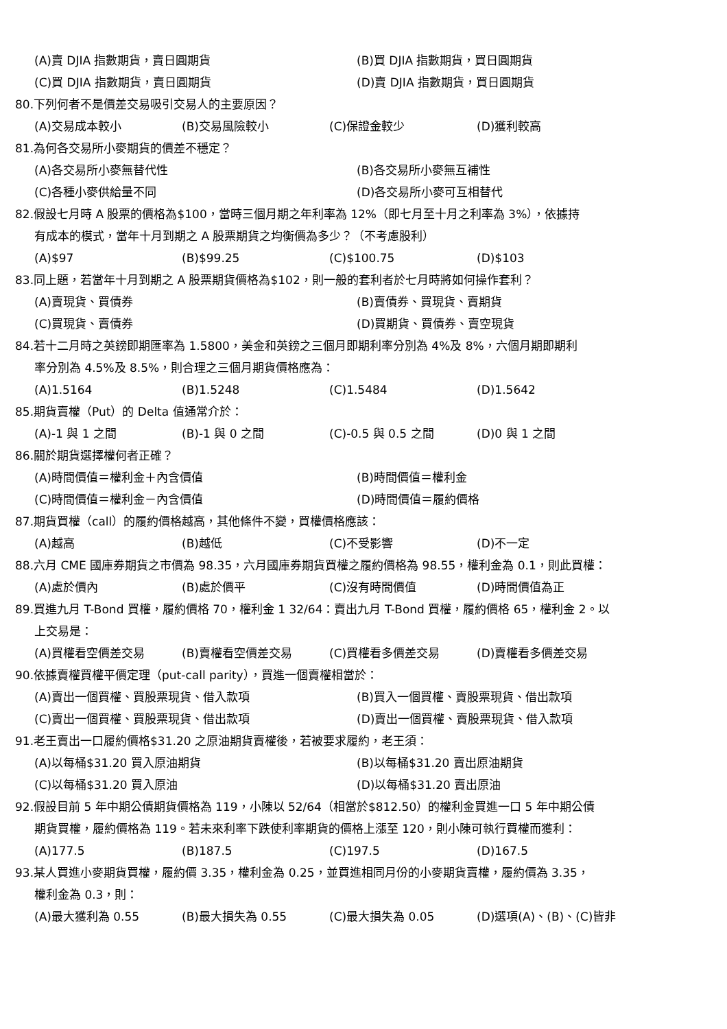(A)賣 DJIA 指數期貨，賣日圓期貨 (B)買 DJIA 指數期貨，買日圓期貨
(C)買 DJIA 指數期貨，賣日圓期貨 (D)賣 DJIA 指數期貨，買日圓期貨
80.下列何者不是價差交易吸引交易人的主要原因？
(A)交易成本較小 (B)交易風險較小 (C)保證金較少 (D)獲利較高
81.為何各交易所小麥期貨的價差不穩定？
(A)各交易所小麥無替代性 (B)各交易所小麥無互補性
(C)各種小麥供給量不同 (D)各交易所小麥可互相替代
82.假設七月時 A 股票的價格為$100，當時三個月期之年利率為 12%（即七月至十月之利率為 3%），依據持
有成本的模式，當年十月到期之 A 股票期貨之均衡價為多少？（不考慮股利）
(A)$97 (B)$99.25 (C)$100.75 (D)$103
83.同上題，若當年十月到期之 A 股票期貨價格為$102，則一般的套利者於七月時將如何操作套利？
(A)賣現貨、買債券 (B)賣債券、買現貨、賣期貨
(C)買現貨、賣債券 (D)買期貨、買債券、賣空現貨
84.若十二月時之英鎊即期匯率為 1.5800，美金和英鎊之三個月即期利率分別為 4%及 8%，六個月期即期利
率分別為 4.5%及 8.5%，則合理之三個月期貨價格應為：
(A)1.5164 (B)1.5248 (C)1.5484 (D)1.5642
85.期貨賣權（Put）的 Delta 值通常介於：
(A)-1 與 1 之間 (B)-1 與 0 之間 (C)-0.5 與 0.5 之間 (D)0 與 1 之間
86.關於期貨選擇權何者正確？
(A)時間價值＝權利金＋內含價值 (B)時間價值＝權利金
(C)時間價值＝權利金－內含價值 (D)時間價值＝履約價格
87.期貨買權（call）的履約價格越高，其他條件不變，買權價格應該：
(A)越高 (B)越低 (C)不受影響 (D)不一定
88.六月 CME 國庫券期貨之市價為 98.35，六月國庫券期貨買權之履約價格為 98.55，權利金為 0.1，則此買權：
(A)處於價內 (B)處於價平 (C)沒有時間價值 (D)時間價值為正
89.買進九月 T-Bond 買權，履約價格 70，權利金 1 32/64：賣出九月 T-Bond 買權，履約價格 65，權利金 2。以
上交易是：
(A)買權看空價差交易 (B)賣權看空價差交易 (C)買權看多價差交易 (D)賣權看多價差交易
90.依據賣權買權平價定理（put-call parity），買進一個賣權相當於：
(A)賣出一個買權、買股票現貨、借入款項 (B)買入一個買權、賣股票現貨、借出款項
(C)賣出一個買權、買股票現貨、借出款項 (D)賣出一個買權、賣股票現貨、借入款項
91.老王賣出一口履約價格$31.20 之原油期貨賣權後，若被要求履約，老王須：
(A)以每桶$31.20 買入原油期貨 (B)以每桶$31.20 賣出原油期貨
(C)以每桶$31.20 買入原油 (D)以每桶$31.20 賣出原油
92.假設目前 5 年中期公債期貨價格為 119，小陳以 52/64（相當於$812.50）的權利金買進一口 5 年中期公債
期貨買權，履約價格為 119。若未來利率下跌使利率期貨的價格上漲至 120，則小陳可執行買權而獲利：
(A)177.5 (B)187.5 (C)197.5 (D)167.5
93.某人買進小麥期貨買權，履約價 3.35，權利金為 0.25，並買進相同月份的小麥期貨賣權，履約價為 3.35，
權利金為 0.3，則：
(A)最大獲利為 0.55 (B)最大損失為 0.55 (C)最大損失為 0.05 (D)選項(A)、(B)、(C)皆非